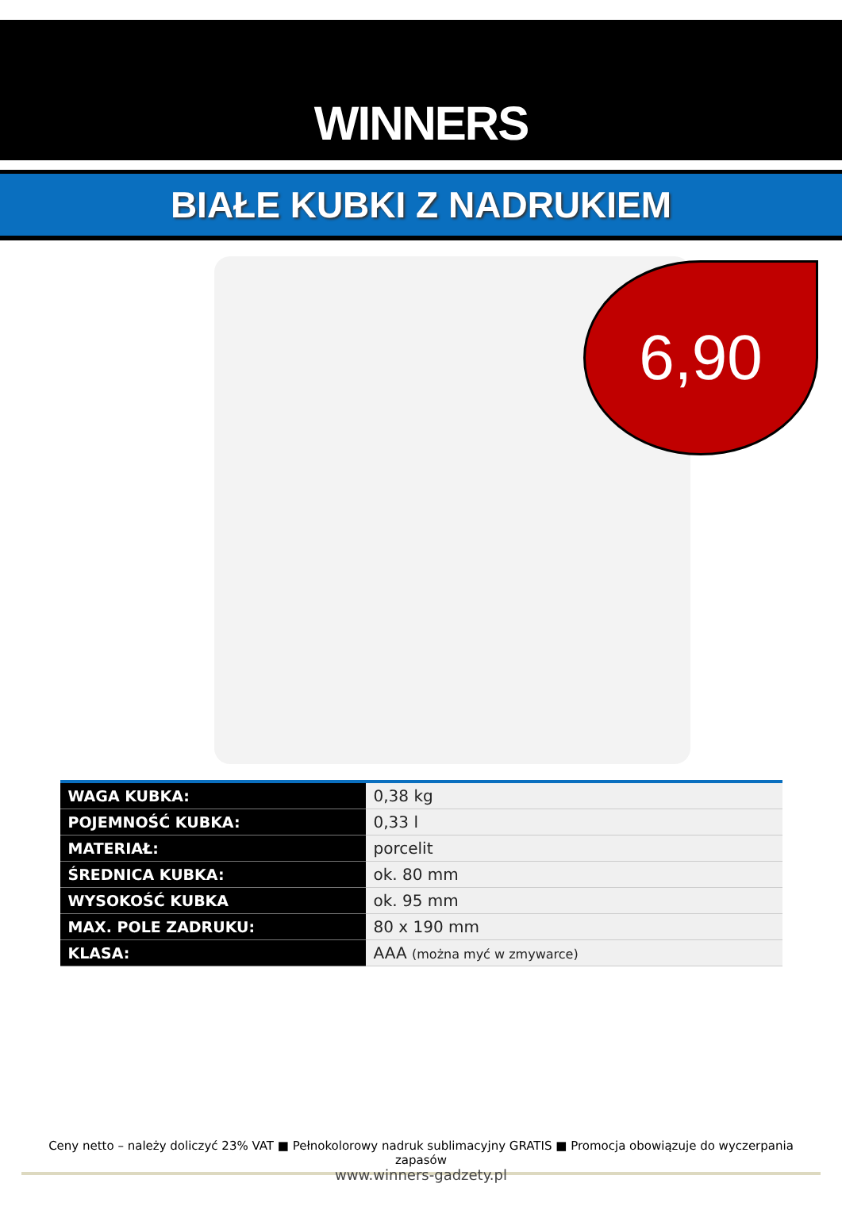WINNERS
BIAŁE KUBKI Z NADRUKIEM
6,90
| WAGA KUBKA: | 0,38 kg |
| POJEMNOŚĆ KUBKA: | 0,33 l |
| MATERIAŁ: | porcelit |
| ŚREDNICA KUBKA: | ok. 80 mm |
| WYSOKOŚĆ KUBKA | ok. 95 mm |
| MAX. POLE ZADRUKU: | 80 x 190 mm |
| KLASA: | AAA (można myć w zmywarce) |
Ceny netto – należy doliczyć 23% VAT ■ Pełnokolorowy nadruk sublimacyjny GRATIS ■ Promocja obowiązuje do wyczerpania zapasów
www.winners-gadzety.pl